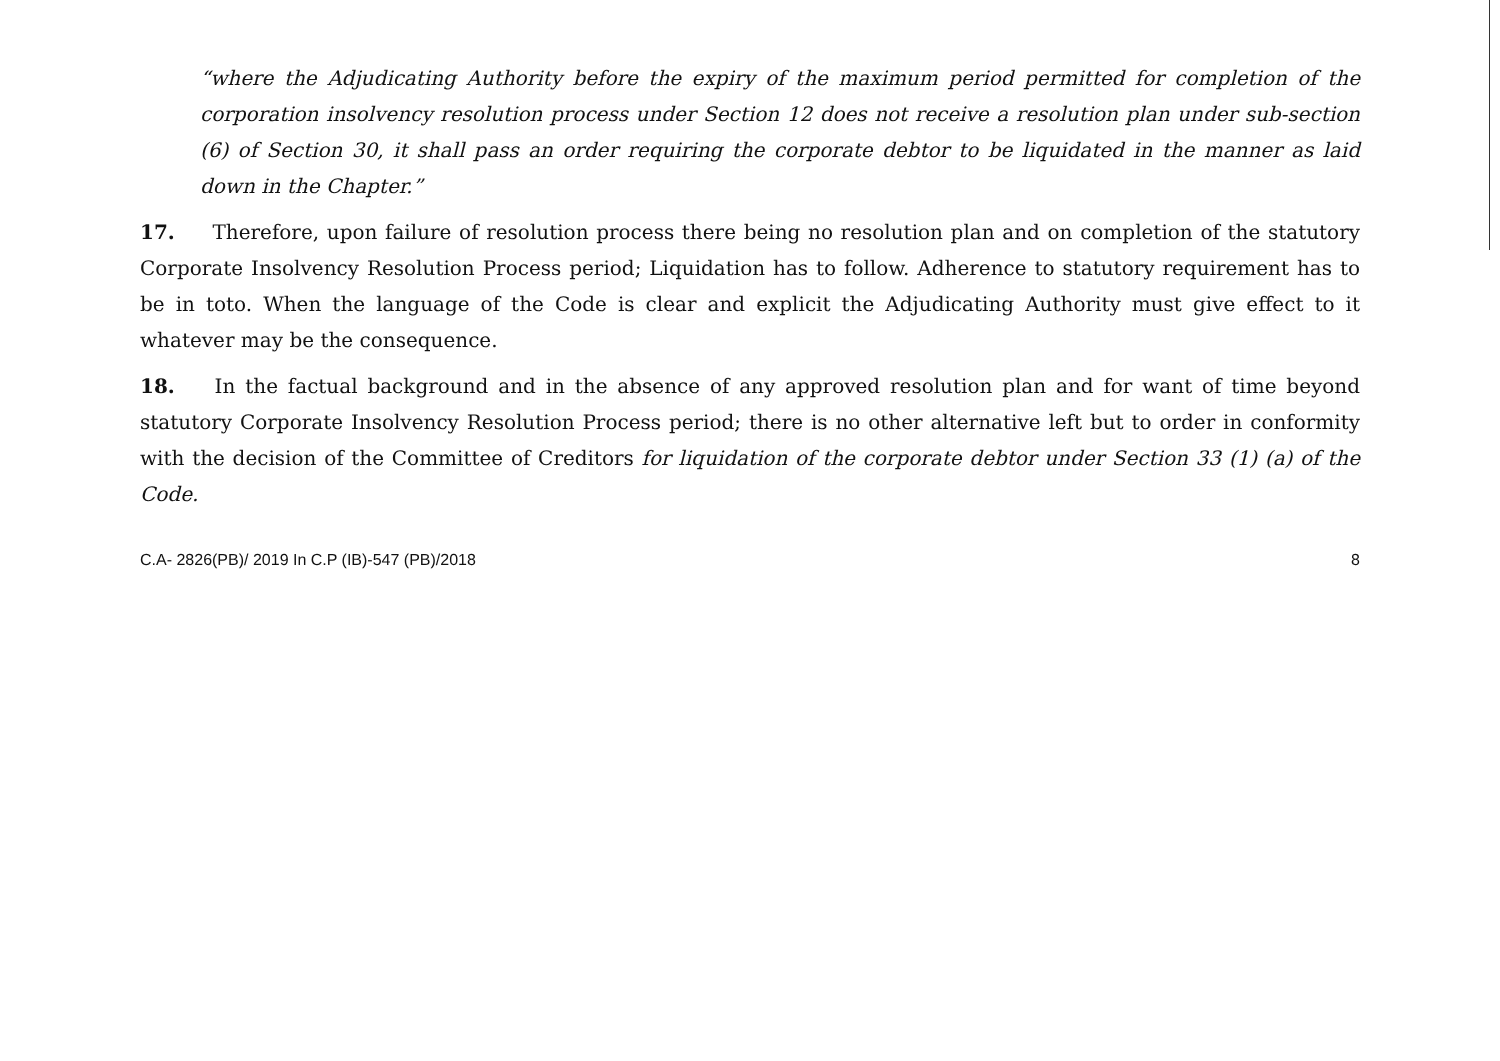“where the Adjudicating Authority before the expiry of the maximum period permitted for completion of the corporation insolvency resolution process under Section 12 does not receive a resolution plan under sub-section (6) of Section 30, it shall pass an order requiring the corporate debtor to be liquidated in the manner as laid down in the Chapter.”
17. Therefore, upon failure of resolution process there being no resolution plan and on completion of the statutory Corporate Insolvency Resolution Process period; Liquidation has to follow. Adherence to statutory requirement has to be in toto. When the language of the Code is clear and explicit the Adjudicating Authority must give effect to it whatever may be the consequence.
18. In the factual background and in the absence of any approved resolution plan and for want of time beyond statutory Corporate Insolvency Resolution Process period; there is no other alternative left but to order in conformity with the decision of the Committee of Creditors for liquidation of the corporate debtor under Section 33 (1) (a) of the Code.
C.A- 2826(PB)/ 2019 In C.P (IB)-547 (PB)/2018 8